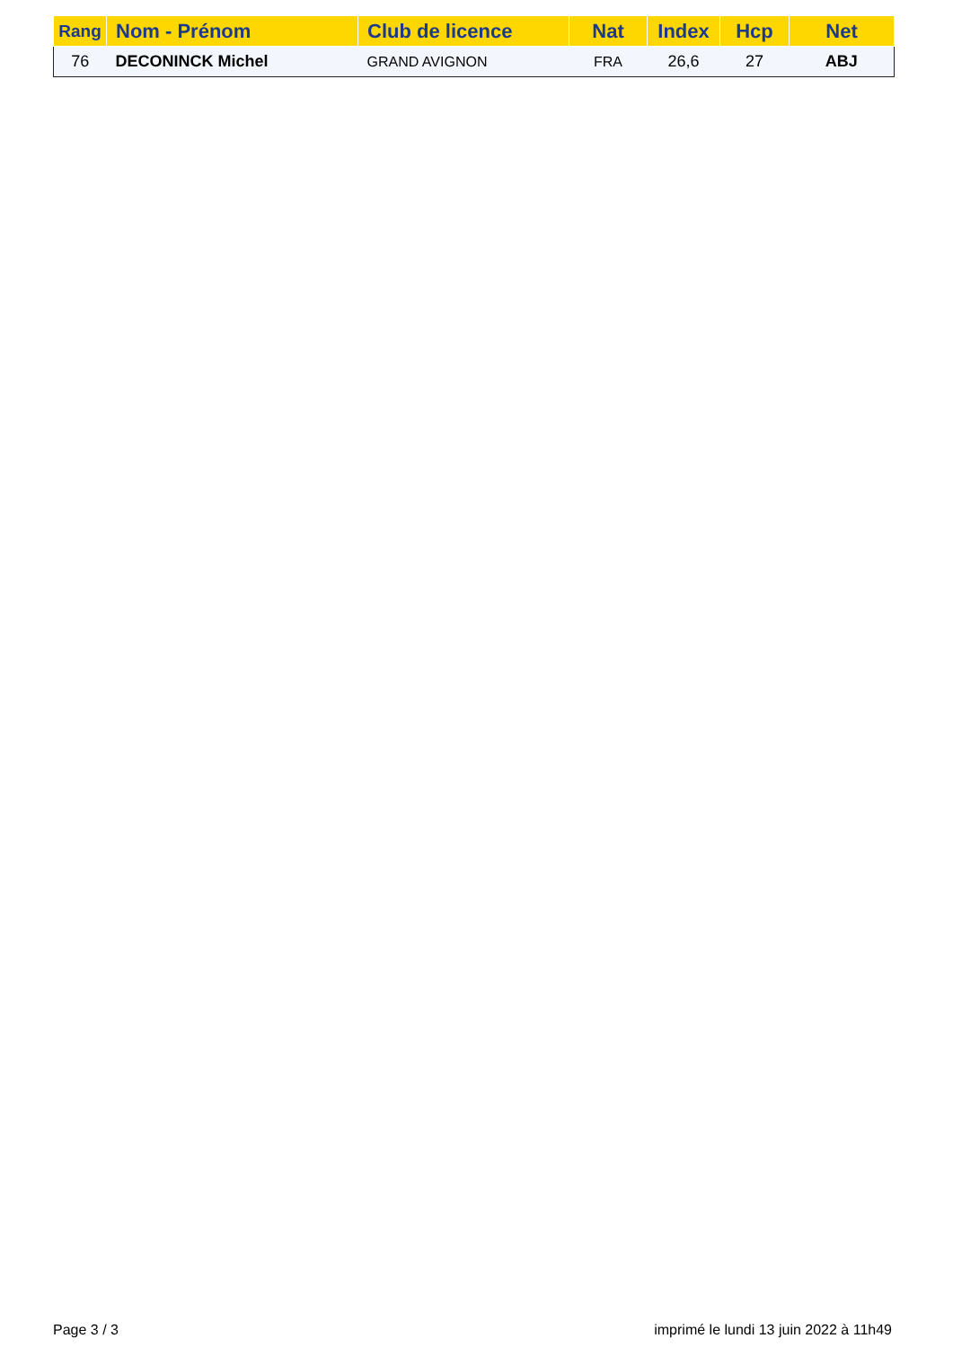| Rang | Nom - Prénom | Club de licence | Nat | Index | Hcp | Net |
| --- | --- | --- | --- | --- | --- | --- |
| 76 | DECONINCK Michel | GRAND AVIGNON | FRA | 26,6 | 27 | ABJ |
Page 3 / 3
imprimé le lundi 13 juin 2022 à 11h49